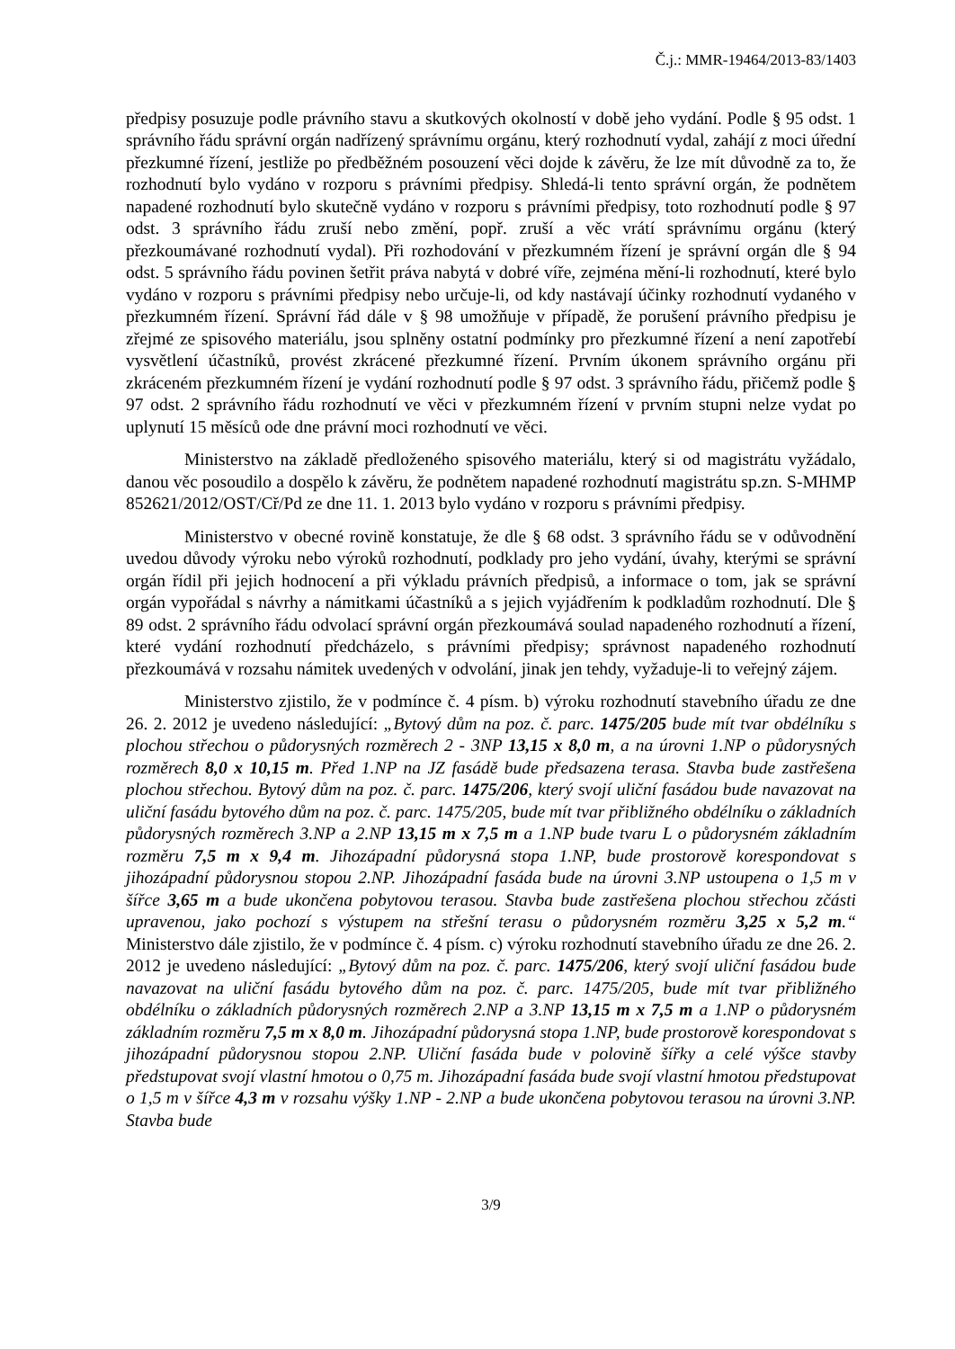Č.j.: MMR-19464/2013-83/1403
předpisy posuzuje podle právního stavu a skutkových okolností v době jeho vydání. Podle § 95 odst. 1 správního řádu správní orgán nadřízený správnímu orgánu, který rozhodnutí vydal, zahájí z moci úřední přezkumné řízení, jestliže po předběžném posouzení věci dojde k závěru, že lze mít důvodně za to, že rozhodnutí bylo vydáno v rozporu s právními předpisy. Shledá-li tento správní orgán, že podnětem napadené rozhodnutí bylo skutečně vydáno v rozporu s právními předpisy, toto rozhodnutí podle § 97 odst. 3 správního řádu zruší nebo změní, popř. zruší a věc vrátí správnímu orgánu (který přezkoumávané rozhodnutí vydal). Při rozhodování v přezkumném řízení je správní orgán dle § 94 odst. 5 správního řádu povinen šetřit práva nabytá v dobré víře, zejména mění-li rozhodnutí, které bylo vydáno v rozporu s právními předpisy nebo určuje-li, od kdy nastávají účinky rozhodnutí vydaného v přezkumném řízení. Správní řád dále v § 98 umožňuje v případě, že porušení právního předpisu je zřejmé ze spisového materiálu, jsou splněny ostatní podmínky pro přezkumné řízení a není zapotřebí vysvětlení účastníků, provést zkrácené přezkumné řízení. Prvním úkonem správního orgánu při zkráceném přezkumném řízení je vydání rozhodnutí podle § 97 odst. 3 správního řádu, přičemž podle § 97 odst. 2 správního řádu rozhodnutí ve věci v přezkumném řízení v prvním stupni nelze vydat po uplynutí 15 měsíců ode dne právní moci rozhodnutí ve věci.
Ministerstvo na základě předloženého spisového materiálu, který si od magistrátu vyžádalo, danou věc posoudilo a dospělo k závěru, že podnětem napadené rozhodnutí magistrátu sp.zn. S-MHMP 852621/2012/OST/Cř/Pd ze dne 11. 1. 2013 bylo vydáno v rozporu s právními předpisy.
Ministerstvo v obecné rovině konstatuje, že dle § 68 odst. 3 správního řádu se v odůvodnění uvedou důvody výroku nebo výroků rozhodnutí, podklady pro jeho vydání, úvahy, kterými se správní orgán řídil při jejich hodnocení a při výkladu právních předpisů, a informace o tom, jak se správní orgán vypořádal s návrhy a námitkami účastníků a s jejich vyjádřením k podkladům rozhodnutí. Dle § 89 odst. 2 správního řádu odvolací správní orgán přezkoumává soulad napadeného rozhodnutí a řízení, které vydání rozhodnutí předcházelo, s právními předpisy; správnost napadeného rozhodnutí přezkoumává v rozsahu námitek uvedených v odvolání, jinak jen tehdy, vyžaduje-li to veřejný zájem.
Ministerstvo zjistilo, že v podmínce č. 4 písm. b) výroku rozhodnutí stavebního úřadu ze dne 26. 2. 2012 je uvedeno následující: „Bytový dům na poz. č. parc. 1475/205 bude mít tvar obdélníku s plochou střechou o půdorysných rozměrech 2 - 3NP 13,15 x 8,0 m, a na úrovni 1.NP o půdorysných rozměrech 8,0 x 10,15 m. Před 1.NP na JZ fasádě bude předsazena terasa. Stavba bude zastřešena plochou střechou. Bytový dům na poz. č. parc. 1475/206, který svojí uliční fasádou bude navazovat na uliční fasádu bytového dům na poz. č. parc. 1475/205, bude mít tvar přibližného obdélníku o základních půdorysných rozměrech 3.NP a 2.NP 13,15 m x 7,5 m a 1.NP bude tvaru L o půdorysném základním rozměru 7,5 m x 9,4 m. Jihozápadní půdorysná stopa 1.NP, bude prostorově korespondovat s jihozápadní půdorysnou stopou 2.NP. Jihozápadní fasáda bude na úrovni 3.NP ustoupena o 1,5 m v šířce 3,65 m a bude ukončena pobytovou terasou. Stavba bude zastřešena plochou střechou zčásti upravenou, jako pochozí s výstupem na střešní terasu o půdorysném rozměru 3,25 x 5,2 m.“ Ministerstvo dále zjistilo, že v podmínce č. 4 písm. c) výroku rozhodnutí stavebního úřadu ze dne 26. 2. 2012 je uvedeno následující: „Bytový dům na poz. č. parc. 1475/206, který svojí uliční fasádou bude navazovat na uliční fasádu bytového dům na poz. č. parc. 1475/205, bude mít tvar přibližného obdélníku o základních půdorysných rozměrech 2.NP a 3.NP 13,15 m x 7,5 m a 1.NP o půdorysném základním rozměru 7,5 m x 8,0 m. Jihozápadní půdorysná stopa 1.NP, bude prostorově korespondovat s jihozápadní půdorysnou stopou 2.NP. Uliční fasáda bude v polovině šířky a celé výšce stavby předstupovat svojí vlastní hmotou o 0,75 m. Jihozápadní fasáda bude svojí vlastní hmotou předstupovat o 1,5 m v šířce 4,3 m v rozsahu výšky 1.NP - 2.NP a bude ukončena pobytovou terasou na úrovni 3.NP. Stavba bude
3/9